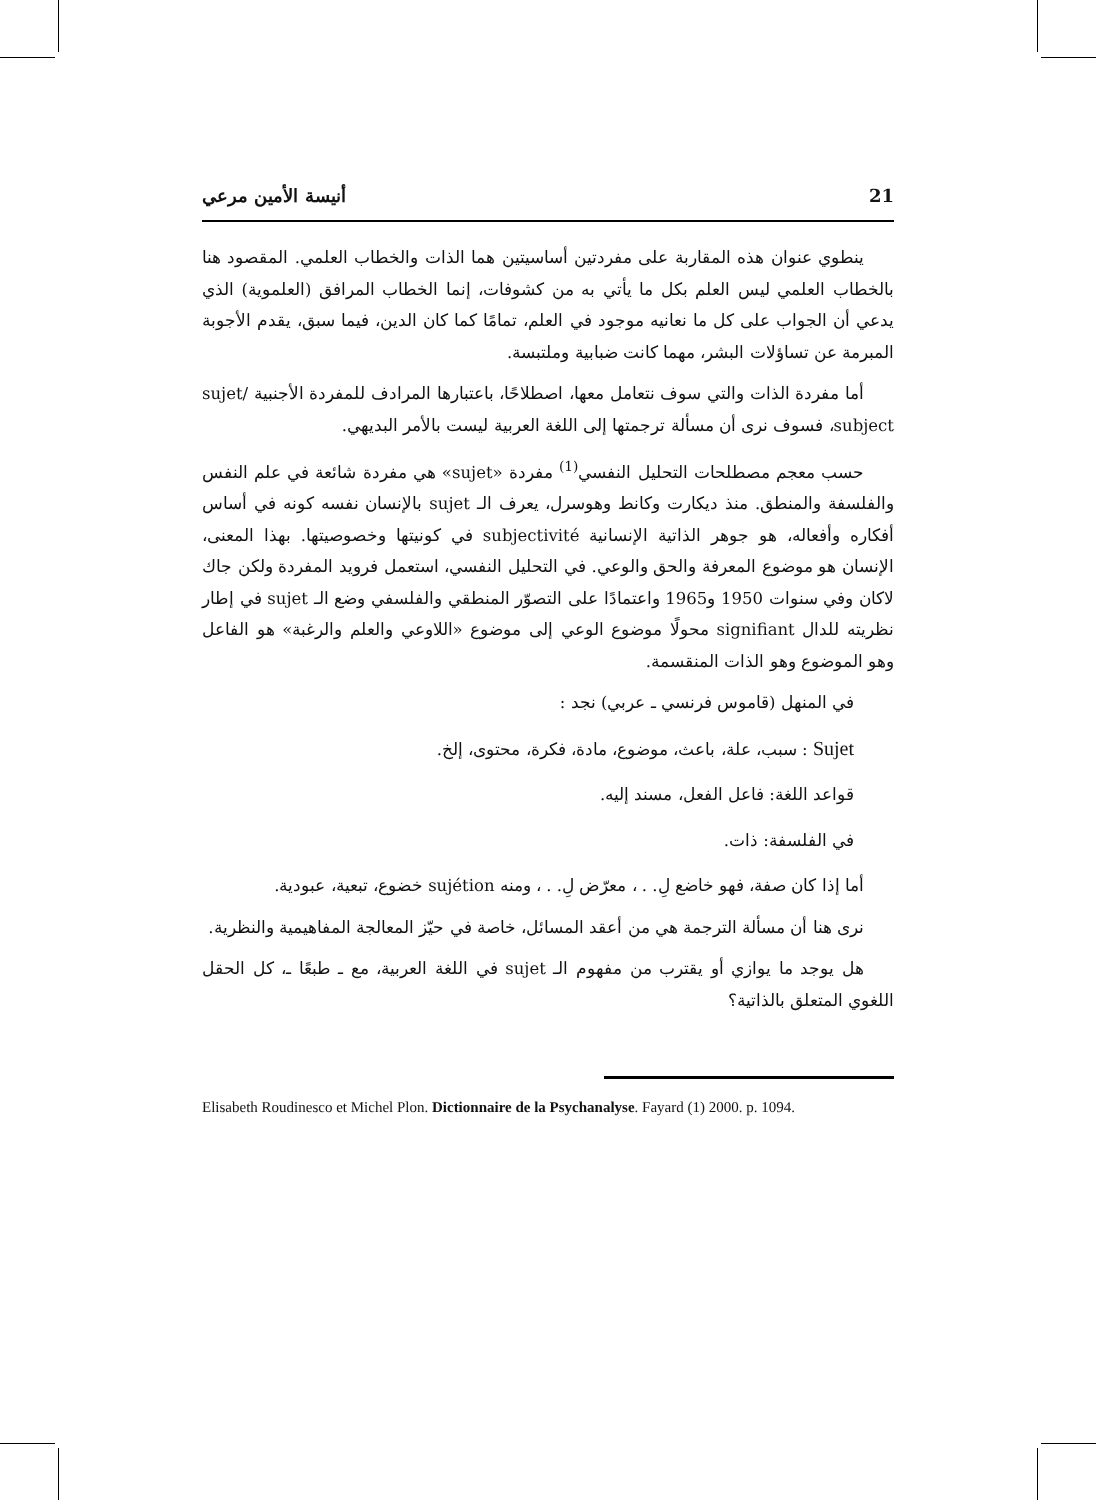21 أنيسة الأمين مرعي
ينطوي عنوان هذه المقاربة على مفردتين أساسيتين هما الذات والخطاب العلمي. المقصود هنا بالخطاب العلمي ليس العلم بكل ما يأتي به من كشوفات، إنما الخطاب المرافق (العلموية) الذي يدعي أن الجواب على كل ما نعانيه موجود في العلم، تمامًا كما كان الدين، فيما سبق، يقدم الأجوبة المبرمة عن تساؤلات البشر، مهما كانت ضبابية وملتبسة.
أما مفردة الذات والتي سوف نتعامل معها، اصطلاحًا، باعتبارها المرادف للمفردة الأجنبية sujet/ subject، فسوف نرى أن مسألة ترجمتها إلى اللغة العربية ليست بالأمر البديهي.
حسب معجم مصطلحات التحليل النفسي<sup>(1)</sup> مفردة «sujet» هي مفردة شائعة في علم النفس والفلسفة والمنطق. منذ ديكارت وكانط وهوسرل، يعرف الـ sujet بالإنسان نفسه كونه في أساس أفكاره وأفعاله، هو جوهر الذاتية الإنسانية subjectivité في كونيتها وخصوصيتها. بهذا المعنى، الإنسان هو موضوع المعرفة والحق والوعي. في التحليل النفسي، استعمل فرويد المفردة ولكن جاك لاكان وفي سنوات 1950 و1965 واعتمادًا على التصوّر المنطقي والفلسفي وضع الـ sujet في إطار نظريته للدال signifiant محولًا موضوع الوعي إلى موضوع «اللاوعي والعلم والرغبة» هو الفاعل وهو الموضوع وهو الذات المنقسمة.
في المنهل (قاموس فرنسي ـ عربي) نجد :
Sujet : سبب، علة، باعث، موضوع، مادة، فكرة، محتوى، إلخ.
قواعد اللغة: فاعل الفعل، مسند إليه.
في الفلسفة: ذات.
أما إذا كان صفة، فهو خاضع لِ. . ، معرّض لِ. . ، ومنه sujétion خضوع، تبعية، عبودية.
نرى هنا أن مسألة الترجمة هي من أعقد المسائل، خاصة في حيّز المعالجة المفاهيمية والنظرية.
هل يوجد ما يوازي أو يقترب من مفهوم الـ sujet في اللغة العربية، مع ـ طبعًا ـ، كل الحقل اللغوي المتعلق بالذاتية؟
Elisabeth Roudinesco et Michel Plon. Dictionnaire de la Psychanalyse. Fayard (1) 2000. p. 1094.